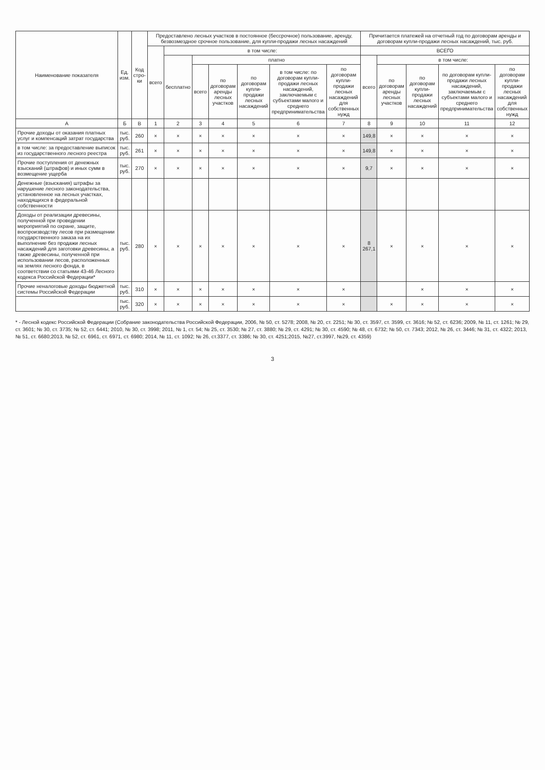| Наименование показателя | Ед. изм. | Код стро-ки | Предоставлено лесных участков в постоянное (бессрочное) пользование, аренду, безвозмездное срочное пользование, для купли-продажи лесных насаждений | | | | | | | Причитается платежей на отчетный год по договорам аренды и договорам купли-продажи лесных насаждений, тыс. руб. | | | | |
| --- | --- | --- | --- | --- | --- | --- | --- | --- | --- | --- | --- | --- | --- | --- |
| | | | всего | в том числе: | | | | | | ВСЕГО | | | | |
| | | | | бесплатно | платно | | | | | всего | в том числе: | | | |
| | | | | | всего | по договорам аренды лесных участков | по договорам купли-продажи лесных насаждений | в том числе: по договорам купли-продажи лесных насаждений, заключаемым с субъектами малого и среднего предпринимательства | по договорам купли-продажи лесных насаждений для собственных нужд | | по договорам аренды лесных участков | по договорам купли-продажи лесных насаждений | по договорам купли-продажи лесных насаждений, заключаемым с субъектами малого и среднего предпринимательства | по договорам купли-продажи лесных насаждений для собственных нужд |
| А | Б | В | 1 | 2 | 3 | 4 | 5 | 6 | 7 | 8 | 9 | 10 | 11 | 12 |
| Прочие доходы от оказания платных услуг и компенсаций затрат государства | тыс. руб. | 260 | × | × | × | × | × | × | × | 149,8 | × | × | × | × |
| в том числе: за предоставление выписок из государственного лесного реестра | тыс. руб. | 261 | × | × | × | × | × | × | × | 149,8 | × | × | × | × |
| Прочие поступления от денежных взысканий (штрафов) и иных сумм в возмещение ущерба | тыс. руб. | 270 | × | × | × | × | × | × | × | 9,7 | × | × | × | × |
| Денежные (взыскания) штрафы за нарушение лесного законодательства, установленное на лесных участках, находящихся в федеральной собственности | | | | | | | | | | | | | | |
| Доходы от реализации древесины, полученной при проведении мероприятий по охране, защите, воспроизводству лесов при размещении государственного заказа на их выполнение без продажи лесных насаждений для заготовки древесины, а также древесины, полученной при использовании лесов, расположенных на землях лесного фонда, в соответствии со статьями 43-46 Лесного кодекса Российской Федерации* | тыс. руб. | 280 | × | × | × | × | × | × | × | 8 267,1 | × | × | × | × |
| Прочие неналоговые доходы бюджетной системы Российской Федерации | тыс. руб. | 310 | × | × | × | × | × | × | × | | | × | × | × |
| | тыс. руб. | 320 | × | × | × | × | × | × | × | | × | × | × | × |
* - Лесной кодекс Российской Федерации (Собрание законодательства Российской Федерации, 2006, № 50, ст. 5278; 2008, № 20, ст. 2251; № 30, ст. 3597, ст. 3599, ст. 3616; № 52, ст. 6236; 2009, № 11, ст. 1261; № 29, ст. 3601; № 30, ст. 3735; № 52, ст. 6441; 2010, № 30, ст. 3998; 2011, № 1, ст. 54; № 25, ст. 3530; № 27, ст. 3880; № 29, ст. 4291; № 30, ст. 4590; № 48, ст. 6732; № 50, ст. 7343; 2012, № 26, ст. 3446; № 31, ст. 4322; 2013, № 51, ст. 6680;2013, № 52, ст. 6961, ст. 6971, ст. 6980; 2014, № 11, ст. 1092; № 26, ст.3377, ст. 3386; № 30, ст. 4251;2015, №27, ст.3997, №29, ст. 4359)
3